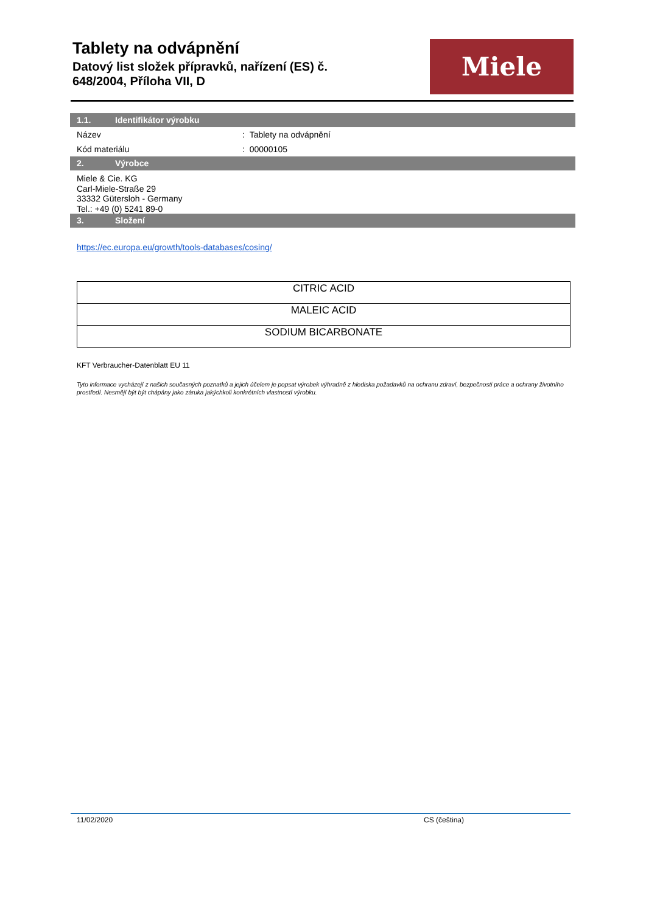Tablety na odvápnění
Datový list složek přípravků, nařízení (ES) č.
648/2004, Příloha VII, D
Miele
1.1. Identifikátor výrobku
Název : Tablety na odvápnění
Kód materiálu : 00000105
2. Výrobce
Miele & Cie. KG
Carl-Miele-Straße 29
33332 Gütersloh - Germany
Tel.: +49 (0) 5241 89-0
3. Složení
https://ec.europa.eu/growth/tools-databases/cosing/
| CITRIC ACID |
| MALEIC ACID |
| SODIUM BICARBONATE |
KFT Verbraucher-Datenblatt EU 11
Tyto informace vycházejí z našich současných poznatků a jejich účelem je popsat výrobek výhradně z hlediska požadavků na ochranu zdraví, bezpečnosti práce a ochrany životního prostředí. Nesmějí být být chápány jako záruka jakýchkoli konkrétních vlastností výrobku.
11/02/2020 CS (čeština)